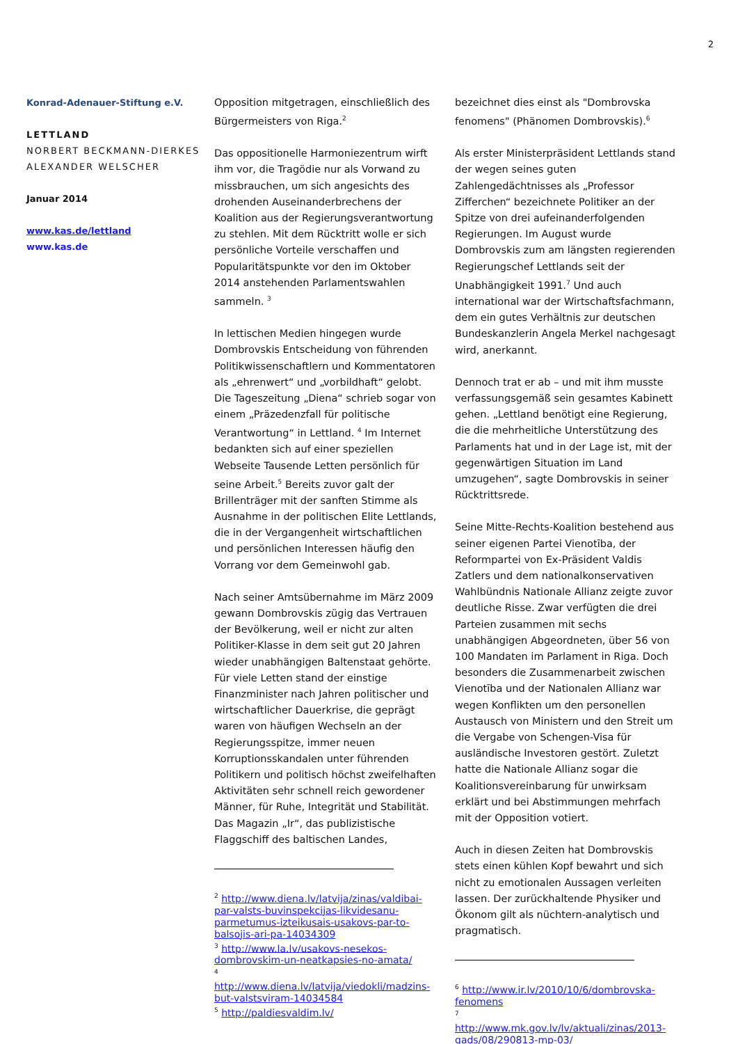2
Konrad-Adenauer-Stiftung e.V.
LETTLAND
NORBERT BECKMANN-DIERKES
ALEXANDER WELSCHER
Januar 2014
www.kas.de/lettland
www.kas.de
Opposition mitgetragen, einschließlich des Bürgermeisters von Riga.<sup>2</sup>
Das oppositionelle Harmoniezentrum wirft ihm vor, die Tragödie nur als Vorwand zu missbrauchen, um sich angesichts des drohenden Auseinanderbrechens der Koalition aus der Regierungsverantwortung zu stehlen. Mit dem Rücktritt wolle er sich persönliche Vorteile verschaffen und Popularitätspunkte vor den im Oktober 2014 anstehenden Parlamentswahlen sammeln. <sup>3</sup>
In lettischen Medien hingegen wurde Dombrovskis Entscheidung von führenden Politikwissenschaftlern und Kommentatoren als „ehrenwert“ und „vorbildhaft“ gelobt. Die Tageszeitung „Diena“ schrieb sogar von einem „Präzedenzfall für politische Verantwortung“ in Lettland. <sup>4</sup> Im Internet bedankten sich auf einer speziellen Webseite Tausende Letten persönlich für seine Arbeit.<sup>5</sup> Bereits zuvor galt der Brillenträger mit der sanften Stimme als Ausnahme in der politischen Elite Lettlands, die in der Vergangenheit wirtschaftlichen und persönlichen Interessen häufig den Vorrang vor dem Gemeinwohl gab.
Nach seiner Amtsübernahme im März 2009 gewann Dombrovskis zügig das Vertrauen der Bevölkerung, weil er nicht zur alten Politiker-Klasse in dem seit gut 20 Jahren wieder unabhängigen Baltenstaat gehörte. Für viele Letten stand der einstige Finanzminister nach Jahren politischer und wirtschaftlicher Dauerkrise, die geprägt waren von häufigen Wechseln an der Regierungsspitze, immer neuen Korruptionsskandalen unter führenden Politikern und politisch höchst zweifelhaften Aktivitäten sehr schnell reich gewordener Männer, für Ruhe, Integrität und Stabilität. Das Magazin „Ir“, das publizistische Flaggschiff des baltischen Landes,
<sup>2</sup> http://www.diena.lv/latvija/zinas/valdibai-par-valsts-buvinspekcijas-likvidesanu-parmetumus-izteikusais-usakovs-par-to-balsojis-ari-pa-14034309
<sup>3</sup> http://www.la.lv/usakovs-nesekos-dombrovskim-un-neatkapsies-no-amata/
<sup>4</sup>
http://www.diena.lv/latvija/viedokli/madzins-but-valstsviram-14034584
<sup>5</sup> http://paldiesvaldim.lv/
bezeichnet dies einst als "Dombrovska fenomens" (Phänomen Dombrovskis).<sup>6</sup>
Als erster Ministerpräsident Lettlands stand der wegen seines guten Zahlengedächtnisses als „Professor Zifferchen“ bezeichnete Politiker an der Spitze von drei aufeinanderfolgenden Regierungen. Im August wurde Dombrovskis zum am längsten regierenden Regierungschef Lettlands seit der Unabhängigkeit 1991.<sup>7</sup> Und auch international war der Wirtschaftsfachmann, dem ein gutes Verhältnis zur deutschen Bundeskanzlerin Angela Merkel nachgesagt wird, anerkannt.
Dennoch trat er ab – und mit ihm musste verfassungsgemäß sein gesamtes Kabinett gehen. „Lettland benötigt eine Regierung, die die mehrheitliche Unterstützung des Parlaments hat und in der Lage ist, mit der gegenwärtigen Situation im Land umzugehen“, sagte Dombrovskis in seiner Rücktrittsrede.
Seine Mitte-Rechts-Koalition bestehend aus seiner eigenen Partei Vienotība, der Reformpartei von Ex-Präsident Valdis Zatlers und dem nationalkonservativen Wahlbündnis Nationale Allianz zeigte zuvor deutliche Risse. Zwar verfügten die drei Parteien zusammen mit sechs unabhängigen Abgeordneten, über 56 von 100 Mandaten im Parlament in Riga. Doch besonders die Zusammenarbeit zwischen Vienotība und der Nationalen Allianz war wegen Konflikten um den personellen Austausch von Ministern und den Streit um die Vergabe von Schengen-Visa für ausländische Investoren gestört. Zuletzt hatte die Nationale Allianz sogar die Koalitionsvereinbarung für unwirksam erklärt und bei Abstimmungen mehrfach mit der Opposition votiert.
Auch in diesen Zeiten hat Dombrovskis stets einen kühlen Kopf bewahrt und sich nicht zu emotionalen Aussagen verleiten lassen. Der zurückhaltende Physiker und Ökonom gilt als nüchtern-analytisch und pragmatisch.
<sup>6</sup> http://www.ir.lv/2010/10/6/dombrovska-fenomens
<sup>7</sup>
http://www.mk.gov.lv/lv/aktuali/zinas/2013-gads/08/290813-mp-03/